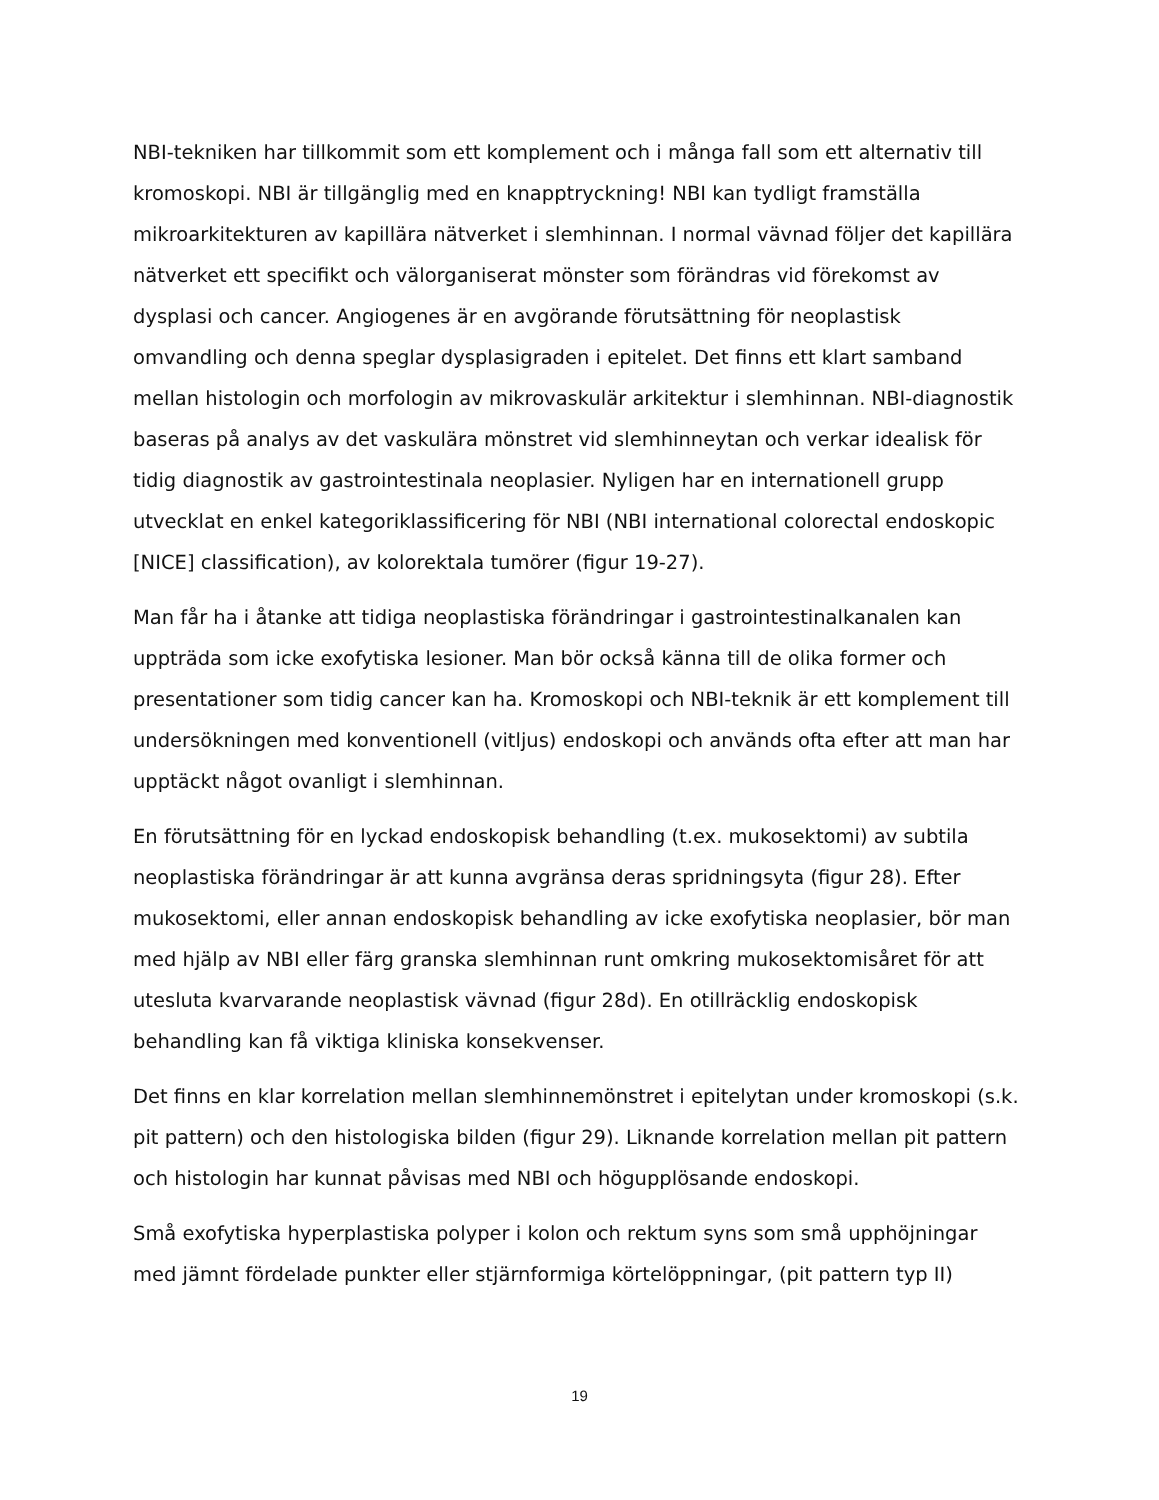NBI-tekniken har tillkommit som ett komplement och i många fall som ett alternativ till kromoskopi. NBI är tillgänglig med en knapptryckning! NBI kan tydligt framställa mikroarkitekturen av kapillära nätverket i slemhinnan. I normal vävnad följer det kapillära nätverket ett specifikt och välorganiserat mönster som förändras vid förekomst av dysplasi och cancer. Angiogenes är en avgörande förutsättning för neoplastisk omvandling och denna speglar dysplasigraden i epitelet. Det finns ett klart samband mellan histologin och morfologin av mikrovaskulär arkitektur i slemhinnan. NBI-diagnostik baseras på analys av det vaskulära mönstret vid slemhinneytan och verkar idealisk för tidig diagnostik av gastrointestinala neoplasier. Nyligen har en internationell grupp utvecklat en enkel kategoriklassificering för NBI (NBI international colorectal endoskopic [NICE] classification), av kolorektala tumörer (figur 19-27).
Man får ha i åtanke att tidiga neoplastiska förändringar i gastrointestinalkanalen kan uppträda som icke exofytiska lesioner. Man bör också känna till de olika former och presentationer som tidig cancer kan ha. Kromoskopi och NBI-teknik är ett komplement till undersökningen med konventionell (vitljus) endoskopi och används ofta efter att man har upptäckt något ovanligt i slemhinnan.
En förutsättning för en lyckad endoskopisk behandling (t.ex. mukosektomi) av subtila neoplastiska förändringar är att kunna avgränsa deras spridningsyta (figur 28). Efter mukosektomi, eller annan endoskopisk behandling av icke exofytiska neoplasier, bör man med hjälp av NBI eller färg granska slemhinnan runt omkring mukosektomisåret för att utesluta kvarvarande neoplastisk vävnad (figur 28d). En otillräcklig endoskopisk behandling kan få viktiga kliniska konsekvenser.
Det finns en klar korrelation mellan slemhinnemönstret i epitelytan under kromoskopi (s.k. pit pattern) och den histologiska bilden (figur 29). Liknande korrelation mellan pit pattern och histologin har kunnat påvisas med NBI och högupplösande endoskopi.
Små exofytiska hyperplastiska polyper i kolon och rektum syns som små upphöjningar med jämnt fördelade punkter eller stjärnformiga körtelöppningar, (pit pattern typ II)
19